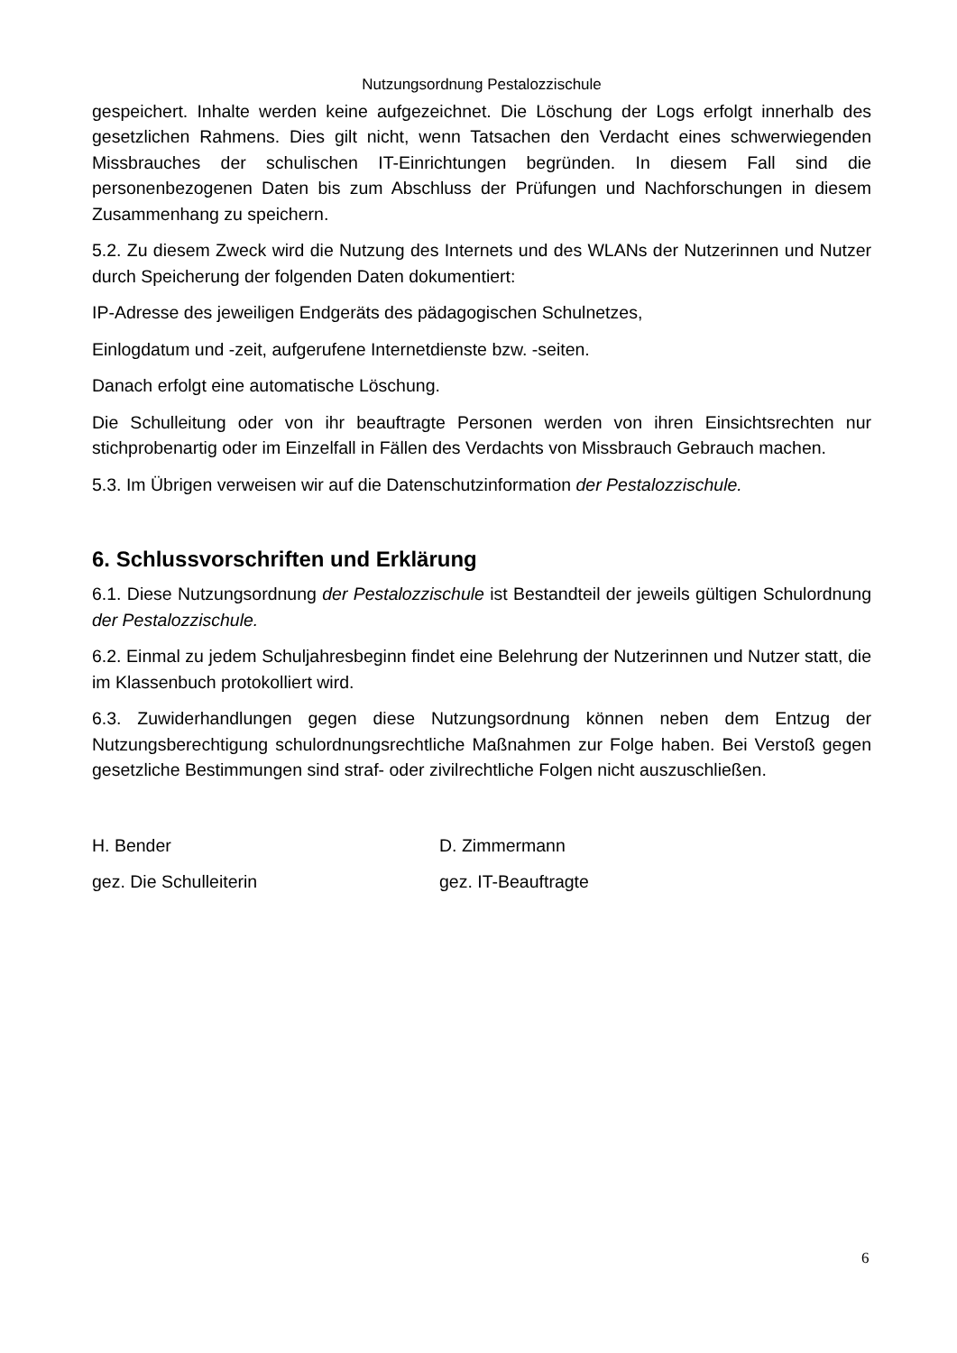Nutzungsordnung Pestalozzischule
gespeichert. Inhalte werden keine aufgezeichnet. Die Löschung der Logs erfolgt innerhalb des gesetzlichen Rahmens. Dies gilt nicht, wenn Tatsachen den Verdacht eines schwerwiegenden Missbrauches der schulischen IT-Einrichtungen begründen. In diesem Fall sind die personenbezogenen Daten bis zum Abschluss der Prüfungen und Nachforschungen in diesem Zusammenhang zu speichern.
5.2. Zu diesem Zweck wird die Nutzung des Internets und des WLANs der Nutzerinnen und Nutzer durch Speicherung der folgenden Daten dokumentiert:
IP-Adresse des jeweiligen Endgeräts des pädagogischen Schulnetzes,
Einlogdatum und -zeit, aufgerufene Internetdienste bzw. -seiten.
Danach erfolgt eine automatische Löschung.
Die Schulleitung oder von ihr beauftragte Personen werden von ihren Einsichtsrechten nur stichprobenartig oder im Einzelfall in Fällen des Verdachts von Missbrauch Gebrauch machen.
5.3. Im Übrigen verweisen wir auf die Datenschutzinformation der Pestalozzischule.
6. Schlussvorschriften und Erklärung
6.1. Diese Nutzungsordnung der Pestalozzischule ist Bestandteil der jeweils gültigen Schulordnung der Pestalozzischule.
6.2. Einmal zu jedem Schuljahresbeginn findet eine Belehrung der Nutzerinnen und Nutzer statt, die im Klassenbuch protokolliert wird.
6.3. Zuwiderhandlungen gegen diese Nutzungsordnung können neben dem Entzug der Nutzungsberechtigung schulordnungsrechtliche Maßnahmen zur Folge haben. Bei Verstoß gegen gesetzliche Bestimmungen sind straf- oder zivilrechtliche Folgen nicht auszuschließen.
H. Bender
gez. Die Schulleiterin
D. Zimmermann
gez. IT-Beauftragte
6